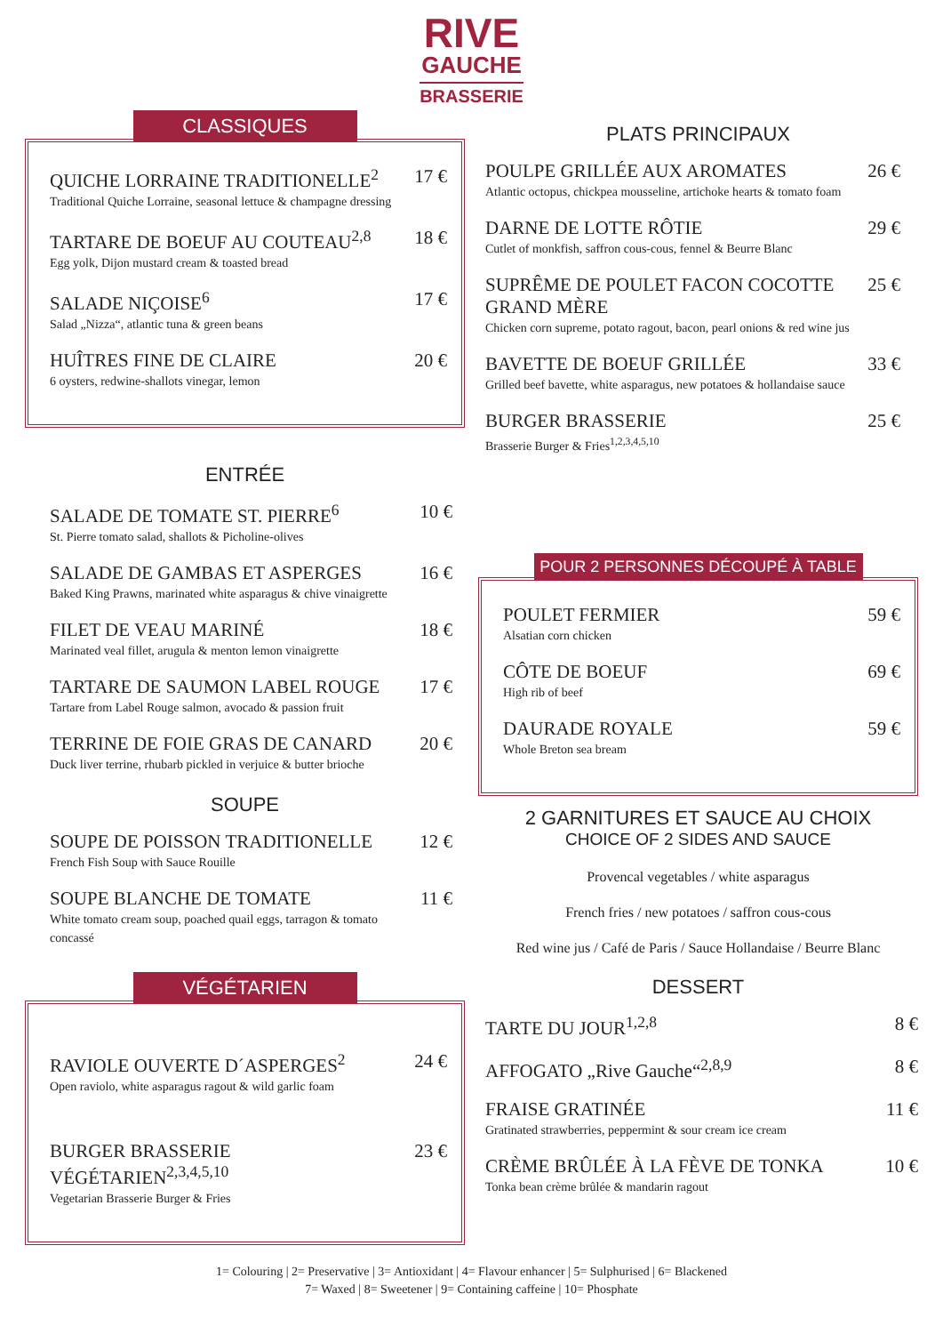RIVE
GAUCHE
BRASSERIE
CLASSIQUES
QUICHE LORRAINE TRADITIONELLE<sup>2</sup>
Traditional Quiche Lorraine, seasonal lettuce & champagne dressing
17 €
TARTARE DE BOEUF AU COUTEAU<sup>2,8</sup>
Egg yolk, Dijon mustard cream & toasted bread
18 €
SALADE NIÇOISE<sup>6</sup>
Salad „Nizza“, atlantic tuna & green beans
17 €
HUÎTRES FINE DE CLAIRE
6 oysters, redwine-shallots vinegar, lemon
20 €
ENTRÉE
SALADE DE TOMATE ST. PIERRE<sup>6</sup>
St. Pierre tomato salad, shallots & Picholine-olives
10 €
SALADE DE GAMBAS ET ASPERGES
Baked King Prawns, marinated white asparagus & chive vinaigrette
16 €
FILET DE VEAU MARINÉ
Marinated veal fillet, arugula & menton lemon vinaigrette
18 €
TARTARE DE SAUMON LABEL ROUGE
Tartare from Label Rouge salmon, avocado & passion fruit
17 €
TERRINE DE FOIE GRAS DE CANARD
Duck liver terrine, rhubarb pickled in verjuice & butter brioche
20 €
SOUPE
SOUPE DE POISSON TRADITIONELLE
French Fish Soup with Sauce Rouille
12 €
SOUPE BLANCHE DE TOMATE
White tomato cream soup, poached quail eggs, tarragon & tomato concassé
11 €
VÉGÉTARIEN
RAVIOLE OUVERTE D´ASPERGES<sup>2</sup>
Open raviolo, white asparagus ragout & wild garlic foam
24 €
BURGER BRASSERIE VÉGÉTARIEN<sup>2,3,4,5,10</sup>
Vegetarian Brasserie Burger & Fries
23 €
PLATS PRINCIPAUX
POULPE GRILLÉE AUX AROMATES
Atlantic octopus, chickpea mousseline, artichoke hearts & tomato foam
26 €
DARNE DE LOTTE RÔTIE
Cutlet of monkfish, saffron cous-cous, fennel & Beurre Blanc
29 €
SUPRÊME DE POULET FACON COCOTTE GRAND MÈRE
Chicken corn supreme, potato ragout, bacon, pearl onions & red wine jus
25 €
BAVETTE DE BOEUF GRILLÉE
Grilled beef bavette, white asparagus, new potatoes & hollandaise sauce
33 €
BURGER BRASSERIE
Brasserie Burger & Fries<sup>1,2,3,4,5,10</sup>
25 €
POUR 2 PERSONNES DÉCOUPÉ À TABLE
POULET FERMIER
Alsatian corn chicken
59 €
CÔTE DE BOEUF
High rib of beef
69 €
DAURADE ROYALE
Whole Breton sea bream
59 €
2 GARNITURES ET SAUCE AU CHOIX
CHOICE OF 2 SIDES AND SAUCE
Provencal vegetables / white asparagus
French fries / new potatoes / saffron cous-cous
Red wine jus / Café de Paris / Sauce Hollandaise / Beurre Blanc
DESSERT
TARTE DU JOUR<sup>1,2,8</sup> 8 €
AFFOGATO „Rive Gauche“<sup>2,8,9</sup> 8 €
FRAISE GRATINÉE
Gratinated strawberries, peppermint & sour cream ice cream
11 €
CRÈME BRÛLÉE À LA FÈVE DE TONKA
Tonka bean crème brûlée & mandarin ragout
10 €
1= Colouring | 2= Preservative | 3= Antioxidant | 4= Flavour enhancer | 5= Sulphurised | 6= Blackened
7= Waxed | 8= Sweetener | 9= Containing caffeine | 10= Phosphate